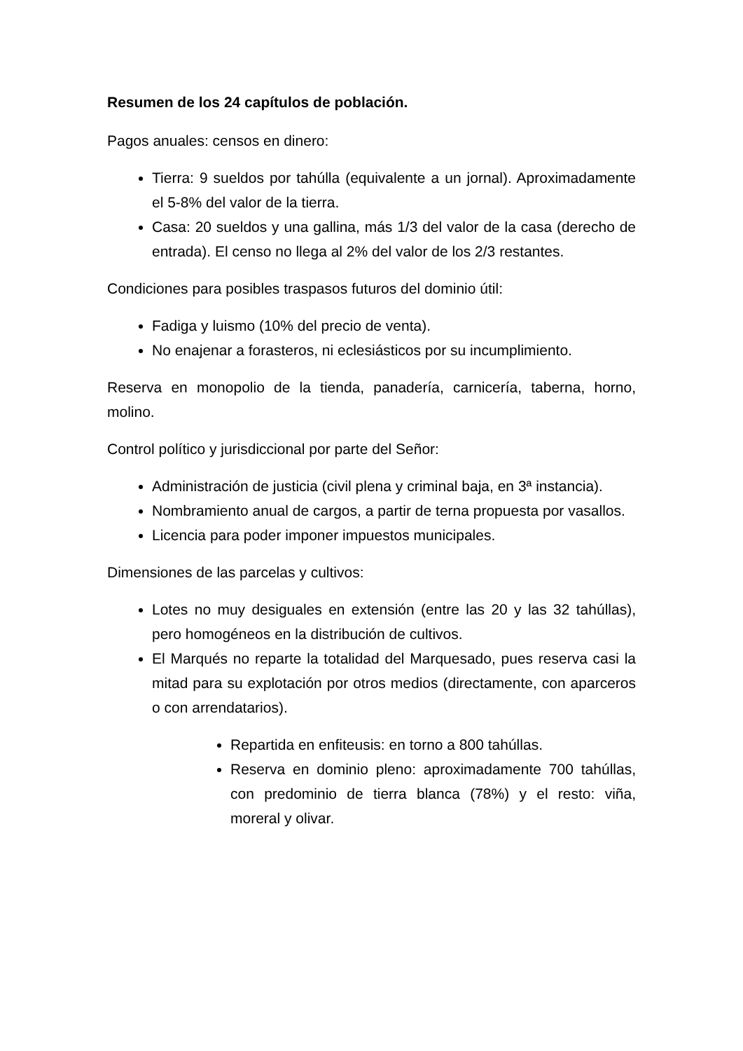Resumen de los 24 capítulos de población.
Pagos anuales: censos en dinero:
Tierra: 9 sueldos por tahúlla (equivalente a un jornal). Aproximadamente el 5-8% del valor de la tierra.
Casa: 20 sueldos y una gallina, más 1/3 del valor de la casa (derecho de entrada). El censo no llega al 2% del valor de los 2/3 restantes.
Condiciones para posibles traspasos futuros del dominio útil:
Fadiga y luismo (10% del precio de venta).
No enajenar a forasteros, ni eclesiásticos por su incumplimiento.
Reserva en monopolio de la tienda, panadería, carnicería, taberna, horno, molino.
Control político y jurisdiccional por parte del Señor:
Administración de justicia (civil plena y criminal baja, en 3ª instancia).
Nombramiento anual de cargos, a partir de terna propuesta por vasallos.
Licencia para poder imponer impuestos municipales.
Dimensiones de las parcelas y cultivos:
Lotes no muy desiguales en extensión (entre las 20 y las 32 tahúllas), pero homogéneos en la distribución de cultivos.
El Marqués no reparte la totalidad del Marquesado, pues reserva casi la mitad para su explotación por otros medios (directamente, con aparceros o con arrendatarios).
Repartida en enfiteusis: en torno a 800 tahúllas.
Reserva en dominio pleno: aproximadamente 700 tahúllas, con predominio de tierra blanca (78%) y el resto: viña, moreral y olivar.